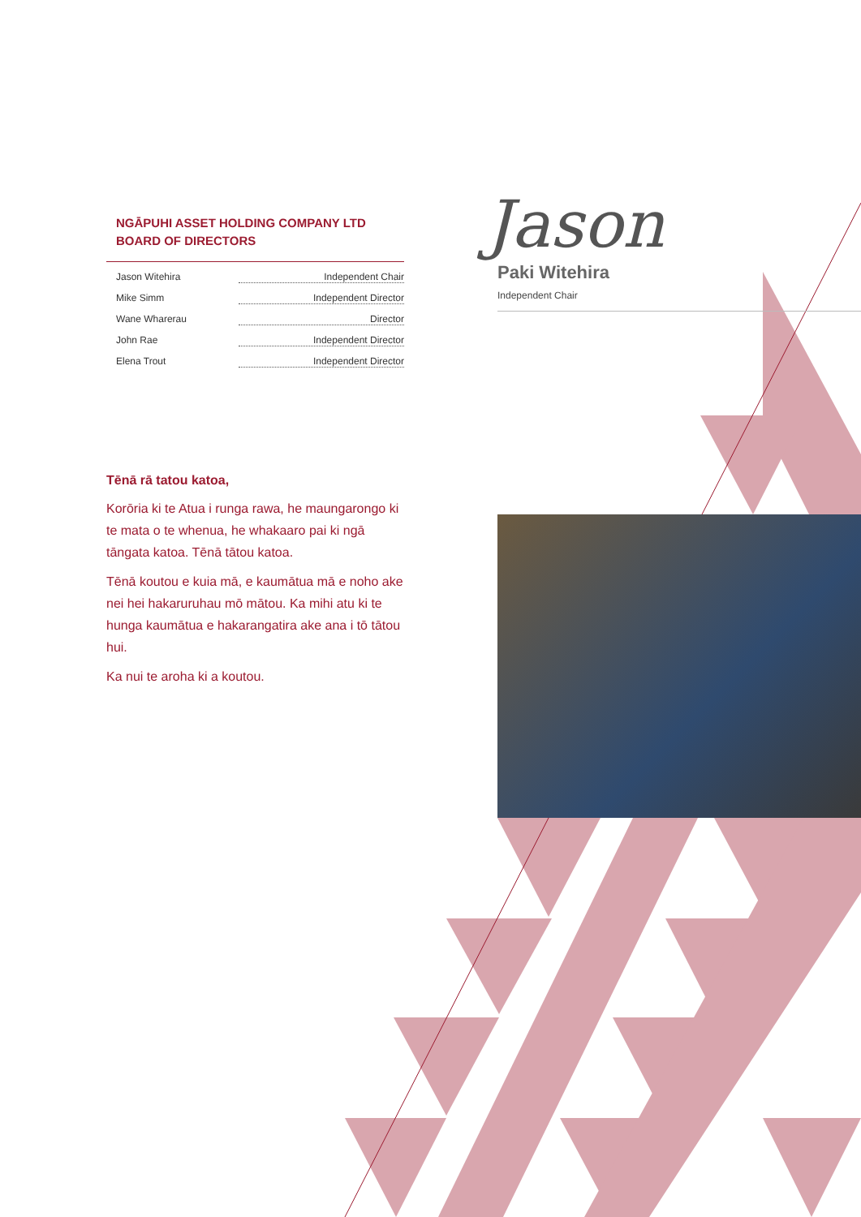NGĀPUHI ASSET HOLDING COMPANY LTD
BOARD OF DIRECTORS
| Jason Witehira | Independent Chair |
| Mike Simm | Independent Director |
| Wane Wharerau | Director |
| John Rae | Independent Director |
| Elena Trout | Independent Director |
Tēnā rā tatou katoa,
Korōria ki te Atua i runga rawa, he maungarongo ki te mata o te whenua, he whakaaro pai ki ngā tāngata katoa. Tēnā tātou katoa.
Tēnā koutou e kuia mā, e kaumātua mā e noho ake nei hei hakaruruhau mō mātou. Ka mihi atu ki te hunga kaumātua e hakarangatira ake ana i tō tātou hui.
Ka nui te aroha ki a koutou.
Jason
Paki Witehira
Independent Chair